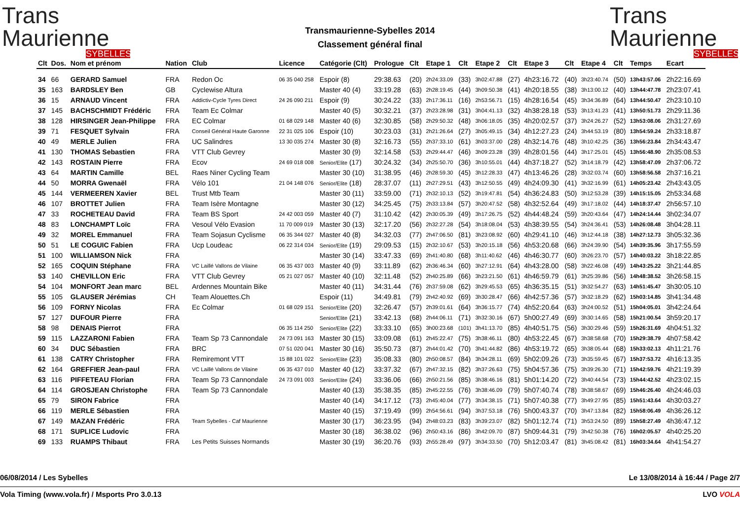Trans
Maurienne
SYBELLES
Transmaurienne-Sybelles 2014
Classement général final
Trans
Maurienne
SYBELLES
| Clt | Dos. | Nom et prénom | Nation | Club | Licence | Catégorie (Clt) | Prologue | Clt | Etape 1 | Clt | Etape 2 | Clt | Etape 3 | Clt | Etape 4 | Clt | Temps | Ecart |
| --- | --- | --- | --- | --- | --- | --- | --- | --- | --- | --- | --- | --- | --- | --- | --- | --- | --- | --- |
| 34 | 66 | GERARD Samuel | FRA | Redon Oc | 06 35 040 258 | Espoir (8) | 29:38.63 | (20) | 2h24:33.09 | (33) | 3h02:47.88 | (27) | 4h23:16.72 | (40) | 3h23:40.74 | (50) | 13h43:57.06 | 2h22:16.69 |
| 35 | 163 | BARDSLEY Ben | GB | Cyclewise Altura | | Master 40 (4) | 33:19.28 | (63) | 2h28:19.45 | (44) | 3h09:50.38 | (41) | 4h20:18.55 | (38) | 3h13:00.12 | (40) | 13h44:47.78 | 2h23:07.41 |
| 36 | 15 | ARNAUD Vincent | FRA | Addictiv-Cycle Tyres Direct | 24 26 090 211 | Espoir (9) | 30:24.22 | (33) | 2h17:36.11 | (16) | 2h53:56.71 | (15) | 4h28:16.54 | (45) | 3h34:36.89 | (64) | 13h44:50.47 | 2h23:10.10 |
| 37 | 145 | BACHSCHMIDT Frédéric | FRA | Team Ec Colmar | | Master 40 (5) | 30:32.21 | (37) | 2h23:28.98 | (31) | 3h04:41.13 | (32) | 4h38:28.18 | (53) | 3h13:41.23 | (41) | 13h50:51.73 | 2h29:11.36 |
| 38 | 128 | HIRSINGER Jean-Philippe | FRA | EC Colmar | 01 68 029 148 | Master 40 (6) | 32:30.85 | (58) | 2h29:50.32 | (48) | 3h06:18.05 | (35) | 4h20:02.57 | (37) | 3h24:26.27 | (52) | 13h53:08.06 | 2h31:27.69 |
| 39 | 71 | FESQUET Sylvain | FRA | Conseil Général Haute Garonne | 22 31 025 106 | Espoir (10) | 30:23.03 | (31) | 2h21:26.64 | (27) | 3h05:49.15 | (34) | 4h12:27.23 | (24) | 3h44:53.19 | (80) | 13h54:59.24 | 2h33:18.87 |
| 40 | 49 | MERLE Julien | FRA | UC Salindres | 13 30 035 274 | Master 30 (8) | 32:16.73 | (55) | 2h37:33.10 | (61) | 3h03:37.00 | (28) | 4h32:14.76 | (48) | 3h10:42.25 | (36) | 13h56:23.84 | 2h34:43.47 |
| 41 | 130 | THOMAS Sebastien | FRA | VTT Club Gevrey | | Master 30 (9) | 32:14.58 | (53) | 2h29:44.47 | (46) | 3h09:23.28 | (39) | 4h28:01.56 | (44) | 3h17:25.01 | (45) | 13h56:48.90 | 2h35:08.53 |
| 42 | 143 | ROSTAIN Pierre | FRA | Ecov | 24 69 018 008 | Senior/Elite (17) | 30:24.32 | (34) | 2h25:50.70 | (36) | 3h10:55.01 | (44) | 4h37:18.27 | (52) | 3h14:18.79 | (42) | 13h58:47.09 | 2h37:06.72 |
| 43 | 64 | MARTIN Camille | BEL | Raes Niner Cycling Team | | Master 30 (10) | 31:38.95 | (46) | 2h28:59.30 | (45) | 3h12:28.33 | (47) | 4h13:46.26 | (28) | 3h32:03.74 | (60) | 13h58:56.58 | 2h37:16.21 |
| 44 | 50 | MORRA Gwenaël | FRA | Vélo 101 | 21 04 148 076 | Senior/Elite (18) | 28:37.07 | (11) | 2h27:29.51 | (43) | 3h12:50.55 | (49) | 4h24:09.30 | (41) | 3h32:16.99 | (61) | 14h05:23.42 | 2h43:43.05 |
| 45 | 144 | VERMEEREN Xavier | BEL | Trust Mtb Team | | Master 30 (11) | 33:59.00 | (71) | 2h32:10.13 | (52) | 3h19:47.81 | (54) | 4h36:24.83 | (50) | 3h12:53.28 | (39) | 14h15:15.05 | 2h53:34.68 |
| 46 | 107 | BROTTET Julien | FRA | Team Isère Montagne | | Master 30 (12) | 34:25.45 | (75) | 2h33:13.84 | (57) | 3h20:47.52 | (58) | 4h32:52.64 | (49) | 3h17:18.02 | (44) | 14h18:37.47 | 2h56:57.10 |
| 47 | 33 | ROCHETEAU David | FRA | Team BS Sport | 24 42 003 059 | Master 40 (7) | 31:10.42 | (42) | 2h30:05.39 | (49) | 3h17:26.75 | (52) | 4h44:48.24 | (59) | 3h20:43.64 | (47) | 14h24:14.44 | 3h02:34.07 |
| 48 | 83 | LONCHAMPT Loïc | FRA | Vesoul Vélo Evasion | 11 70 009 019 | Master 30 (13) | 32:17.20 | (56) | 2h32:27.28 | (54) | 3h18:08.04 | (53) | 4h38:39.55 | (54) | 3h24:36.41 | (53) | 14h26:08.48 | 3h04:28.11 |
| 49 | 32 | MOREL Emmanuel | FRA | Team Sojasun Cyclisme | 06 35 344 027 | Master 40 (8) | 34:32.03 | (77) | 2h47:06.50 | (81) | 3h23:08.92 | (60) | 4h29:41.10 | (46) | 3h12:44.18 | (38) | 14h27:12.73 | 3h05:32.36 |
| 50 | 51 | LE COGUIC Fabien | FRA | Ucp Loudeac | 06 22 314 034 | Senior/Elite (19) | 29:09.53 | (15) | 2h32:10.67 | (53) | 3h20:15.18 | (56) | 4h53:20.68 | (66) | 3h24:39.90 | (54) | 14h39:35.96 | 3h17:55.59 |
| 51 | 100 | WILLIAMSON Nick | FRA | | | Master 30 (14) | 33:47.33 | (69) | 2h41:40.80 | (68) | 3h11:40.62 | (46) | 4h46:30.77 | (60) | 3h26:23.70 | (57) | 14h40:03.22 | 3h18:22.85 |
| 52 | 165 | COQUIN Stéphane | FRA | VC Laillé Vallons de Vilaine | 06 35 437 003 | Master 40 (9) | 33:11.89 | (62) | 2h36:46.34 | (60) | 3h27:12.91 | (64) | 4h43:28.00 | (58) | 3h22:46.08 | (49) | 14h43:25.22 | 3h21:44.85 |
| 53 | 140 | CHEVILLON Eric | FRA | VTT Club Gevrey | 05 21 027 057 | Master 40 (10) | 32:11.48 | (52) | 2h40:25.89 | (66) | 3h23:21.50 | (61) | 4h46:59.79 | (61) | 3h25:39.86 | (56) | 14h48:38.52 | 3h26:58.15 |
| 54 | 104 | MONFORT Jean marc | BEL | Ardennes Mountain Bike | | Master 40 (11) | 34:31.44 | (76) | 2h37:59.08 | (62) | 3h29:45.53 | (65) | 4h36:35.15 | (51) | 3h32:54.27 | (63) | 14h51:45.47 | 3h30:05.10 |
| 55 | 105 | GLAUSER Jérémias | CH | Team Alouettes.Ch | | Espoir (11) | 34:49.81 | (79) | 2h42:40.92 | (69) | 3h30:28.47 | (66) | 4h42:57.36 | (57) | 3h32:18.29 | (62) | 15h03:14.85 | 3h41:34.48 |
| 56 | 109 | FORNY Nicolas | FRA | Ec Colmar | 01 68 029 151 | Senior/Elite (20) | 32:26.47 | (57) | 2h39:01.61 | (64) | 3h36:15.77 | (74) | 4h52:20.64 | (63) | 3h24:00.52 | (51) | 15h04:05.01 | 3h42:24.64 |
| 57 | 127 | DUFOUR Pierre | FRA | | | Senior/Elite (21) | 33:42.13 | (68) | 2h44:06.11 | (71) | 3h32:30.16 | (67) | 5h00:27.49 | (69) | 3h30:14.65 | (58) | 15h21:00.54 | 3h59:20.17 |
| 58 | 98 | DENAIS Pierrot | FRA | | 06 35 114 250 | Senior/Elite (22) | 33:33.10 | (65) | 3h00:23.68 | (101) | 3h41:13.70 | (85) | 4h40:51.75 | (56) | 3h30:29.46 | (59) | 15h26:31.69 | 4h04:51.32 |
| 59 | 115 | LAZZARONI Fabien | FRA | Team Sp 73 Cannondale | 24 73 091 163 | Master 30 (15) | 33:09.08 | (61) | 2h45:22.47 | (75) | 3h38:46.11 | (80) | 4h53:22.45 | (67) | 3h38:58.68 | (70) | 15h29:38.79 | 4h07:58.42 |
| 60 | 34 | DUC Sébastien | FRA | BRC | 07 51 020 041 | Master 30 (16) | 35:50.73 | (87) | 2h44:01.42 | (70) | 3h41:44.82 | (86) | 4h53:19.72 | (65) | 3h38:05.44 | (68) | 15h33:02.13 | 4h11:21.76 |
| 61 | 138 | CATRY Christopher | FRA | Remiremont VTT | 15 88 101 022 | Senior/Elite (23) | 35:08.33 | (80) | 2h50:08.57 | (84) | 3h34:28.11 | (69) | 5h02:09.26 | (73) | 3h35:59.45 | (67) | 15h37:53.72 | 4h16:13.35 |
| 62 | 164 | GREFFIER Jean-paul | FRA | VC Laillé Vallons de Vilaine | 06 35 437 010 | Master 40 (12) | 33:37.32 | (67) | 2h47:32.15 | (82) | 3h37:26.63 | (75) | 5h04:57.36 | (75) | 3h39:26.30 | (71) | 15h42:59.76 | 4h21:19.39 |
| 63 | 116 | PIFFETEAU Florian | FRA | Team Sp 73 Cannondale | 24 73 091 003 | Senior/Elite (24) | 33:36.06 | (66) | 2h50:21.56 | (85) | 3h38:46.16 | (81) | 5h01:14.20 | (72) | 3h40:44.54 | (73) | 15h44:42.52 | 4h23:02.15 |
| 64 | 114 | GROSJEAN Christophe | FRA | Team Sp 73 Cannondale | | Master 40 (13) | 35:38.35 | (85) | 2h45:22.55 | (76) | 3h38:46.09 | (79) | 5h07:40.74 | (78) | 3h38:58.67 | (69) | 15h46:26.40 | 4h24:46.03 |
| 65 | 79 | SIRON Fabrice | FRA | | | Master 40 (14) | 34:17.12 | (73) | 2h45:40.04 | (77) | 3h34:38.15 | (71) | 5h07:40.38 | (77) | 3h49:27.95 | (85) | 15h51:43.64 | 4h30:03.27 |
| 66 | 119 | MERLE Sébastien | FRA | | | Master 40 (15) | 37:19.49 | (99) | 2h54:56.61 | (94) | 3h37:53.18 | (76) | 5h00:43.37 | (70) | 3h47:13.84 | (82) | 15h58:06.49 | 4h36:26.12 |
| 67 | 149 | MAZAN Frédéric | FRA | Team Sybelles - Caf Maurienne | | Master 30 (17) | 36:23.95 | (94) | 2h48:03.23 | (83) | 3h39:23.07 | (82) | 5h01:12.74 | (71) | 3h53:24.50 | (89) | 15h58:27.49 | 4h36:47.12 |
| 68 | 171 | SUPLICE Ludovic | FRA | | | Master 30 (18) | 36:38.02 | (96) | 2h50:43.16 | (86) | 3h42:09.70 | (87) | 5h09:44.31 | (79) | 3h42:50.38 | (76) | 16h02:05.57 | 4h40:25.20 |
| 69 | 133 | RUAMPS Thibaut | FRA | Les Petits Suisses Normands | | Master 30 (19) | 36:20.76 | (93) | 2h55:28.49 | (97) | 3h34:33.50 | (70) | 5h12:03.47 | (81) | 3h45:08.42 | (81) | 16h03:34.64 | 4h41:54.27 |
06/08/2014 / Les Sybelles Le 13/08/2014 à 16:44 / Page 2/7
Vola Timing (www.vola.fr) / Msports Pro 3.0.13 LVO VOLA